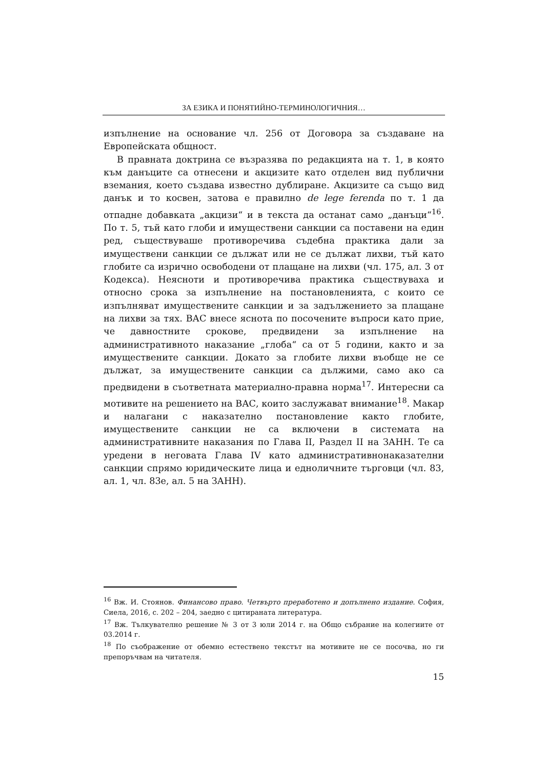ЗА ЕЗИКА И ПОНЯТИЙНО-ТЕРМИНОЛОГИЧНИЯ…
изпълнение на основание чл. 256 от Договора за създаване на Европейската общност.
В правната доктрина се възразява по редакцията на т. 1, в която към данъците са отнесени и акцизите като отделен вид публични вземания, което създава известно дублиране. Акцизите са също вид данък и то косвен, затова е правилно de lege ferenda по т. 1 да отпадне добавката „акцизи“ и в текста да останат само „данъци“<sup>16</sup>. По т. 5, тъй като глоби и имуществени санкции са поставени на един ред, съществуваше противоречива съдебна практика дали за имуществени санкции се дължат или не се дължат лихви, тъй като глобите са изрично освободени от плащане на лихви (чл. 175, ал. 3 от Кодекса). Неясноти и противоречива практика съществуваха и относно срока за изпълнение на постановленията, с които се изпълняват имуществените санкции и за задължението за плащане на лихви за тях. ВАС внесе яснота по посочените въпроси като прие, че давностните срокове, предвидени за изпълнение на административното наказание „глоба“ са от 5 години, както и за имуществените санкции. Докато за глобите лихви въобще не се дължат, за имуществените санкции са дължими, само ако са предвидени в съответната материално-правна норма<sup>17</sup>. Интересни са мотивите на решението на ВАС, които заслужават внимание<sup>18</sup>. Макар и налагани с наказателно постановление както глобите, имуществените санкции не са включени в системата на административните наказания по Глава II, Раздел II на ЗАНН. Те са уредени в неговата Глава IV като административнонаказателни санкции спрямо юридическите лица и едноличните търговци (чл. 83, ал. 1, чл. 83е, ал. 5 на ЗАНН).
<sup>16</sup> Вж. И. Стоянов. Финансово право. Четвърто преработено и допълнено издание. София, Сиела, 2016, с. 202 – 204, заедно с цитираната литература.
<sup>17</sup> Вж. Тълкувателно решение № 3 от 3 юли 2014 г. на Общо събрание на колегиите от 03.2014 г.
<sup>18</sup> По съображение от обемно естествено текстът на мотивите не се посочва, но ги препоръчвам на читателя.
15